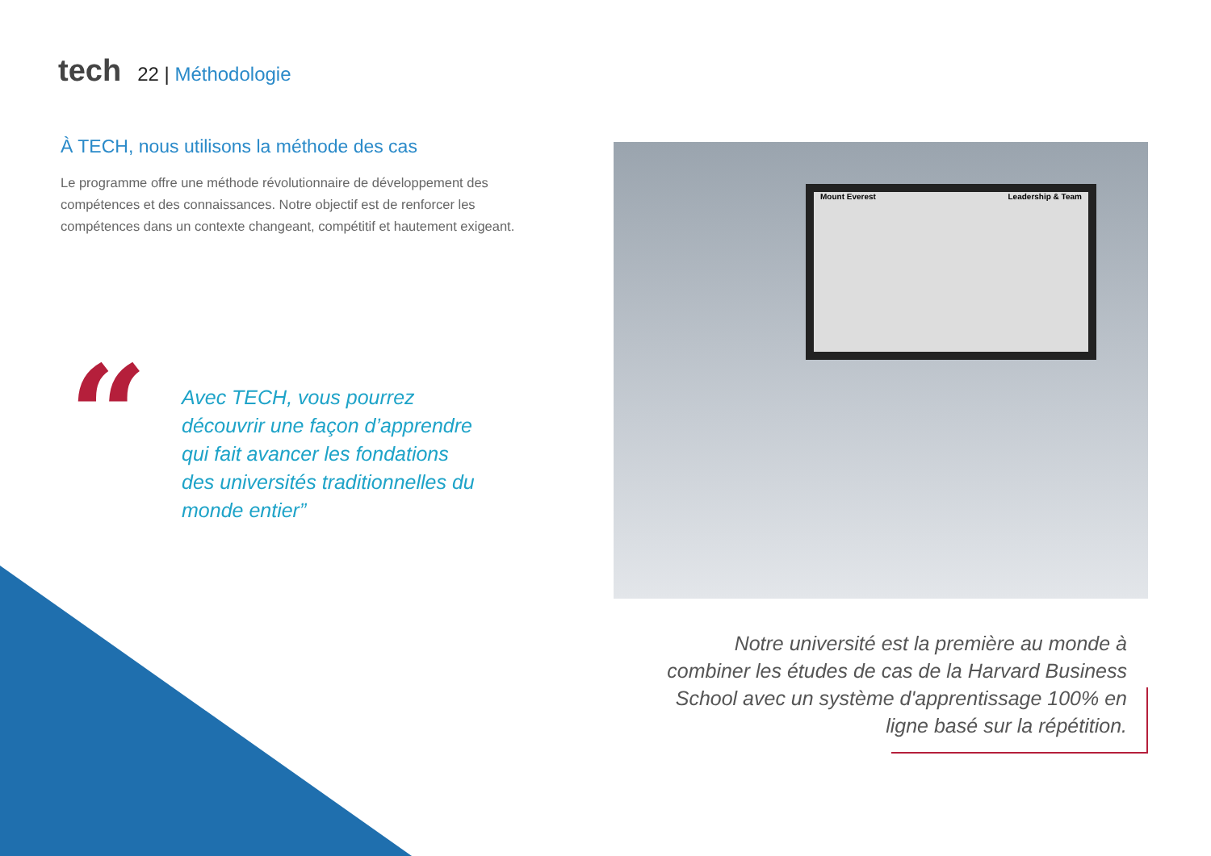tech
22 | Méthodologie
À TECH, nous utilisons la méthode des cas
Le programme offre une méthode révolutionnaire de développement des compétences et des connaissances. Notre objectif est de renforcer les compétences dans un contexte changeant, compétitif et hautement exigeant.
“
Avec TECH, vous pourrez découvrir une façon d’apprendre qui fait avancer les fondations des universités traditionnelles du monde entier”
Mount Everest Leadership & Team
Notre université est la première au monde à combiner les études de cas de la Harvard Business School avec un système d'apprentissage 100% en ligne basé sur la répétition.